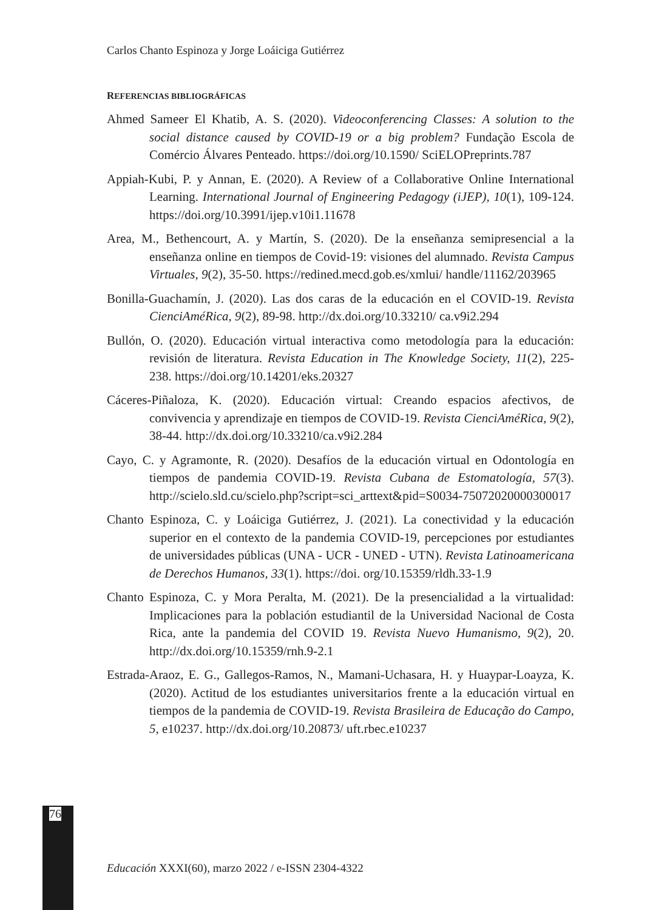Carlos Chanto Espinoza y Jorge Loáiciga Gutiérrez
REFERENCIAS BIBLIOGRÁFICAS
Ahmed Sameer El Khatib, A. S. (2020). Videoconferencing Classes: A solution to the social distance caused by COVID-19 or a big problem? Fundação Escola de Comércio Álvares Penteado. https://doi.org/10.1590/ SciELOPreprints.787
Appiah-Kubi, P. y Annan, E. (2020). A Review of a Collaborative Online International Learning. International Journal of Engineering Pedagogy (iJEP), 10(1), 109-124. https://doi.org/10.3991/ijep.v10i1.11678
Area, M., Bethencourt, A. y Martín, S. (2020). De la enseñanza semipresencial a la enseñanza online en tiempos de Covid-19: visiones del alumnado. Revista Campus Virtuales, 9(2), 35-50. https://redined.mecd.gob.es/xmlui/ handle/11162/203965
Bonilla-Guachamín, J. (2020). Las dos caras de la educación en el COVID-19. Revista CienciAméRica, 9(2), 89-98. http://dx.doi.org/10.33210/ ca.v9i2.294
Bullón, O. (2020). Educación virtual interactiva como metodología para la educación: revisión de literatura. Revista Education in The Knowledge Society, 11(2), 225-238. https://doi.org/10.14201/eks.20327
Cáceres-Piñaloza, K. (2020). Educación virtual: Creando espacios afectivos, de convivencia y aprendizaje en tiempos de COVID-19. Revista CienciAméRica, 9(2), 38-44. http://dx.doi.org/10.33210/ca.v9i2.284
Cayo, C. y Agramonte, R. (2020). Desafíos de la educación virtual en Odontología en tiempos de pandemia COVID-19. Revista Cubana de Estomatología, 57(3). http://scielo.sld.cu/scielo.php?script=sci_arttext&pid=S0034-75072020000300017
Chanto Espinoza, C. y Loáiciga Gutiérrez, J. (2021). La conectividad y la educación superior en el contexto de la pandemia COVID-19, percepciones por estudiantes de universidades públicas (UNA - UCR - UNED - UTN). Revista Latinoamericana de Derechos Humanos, 33(1). https://doi. org/10.15359/rldh.33-1.9
Chanto Espinoza, C. y Mora Peralta, M. (2021). De la presencialidad a la virtualidad: Implicaciones para la población estudiantil de la Universidad Nacional de Costa Rica, ante la pandemia del COVID 19. Revista Nuevo Humanismo, 9(2), 20. http://dx.doi.org/10.15359/rnh.9-2.1
Estrada-Araoz, E. G., Gallegos-Ramos, N., Mamani-Uchasara, H. y Huaypar-Loayza, K. (2020). Actitud de los estudiantes universitarios frente a la educación virtual en tiempos de la pandemia de COVID-19. Revista Brasileira de Educação do Campo, 5, e10237. http://dx.doi.org/10.20873/ uft.rbec.e10237
76
Educación XXXI(60), marzo 2022 / e-ISSN 2304-4322